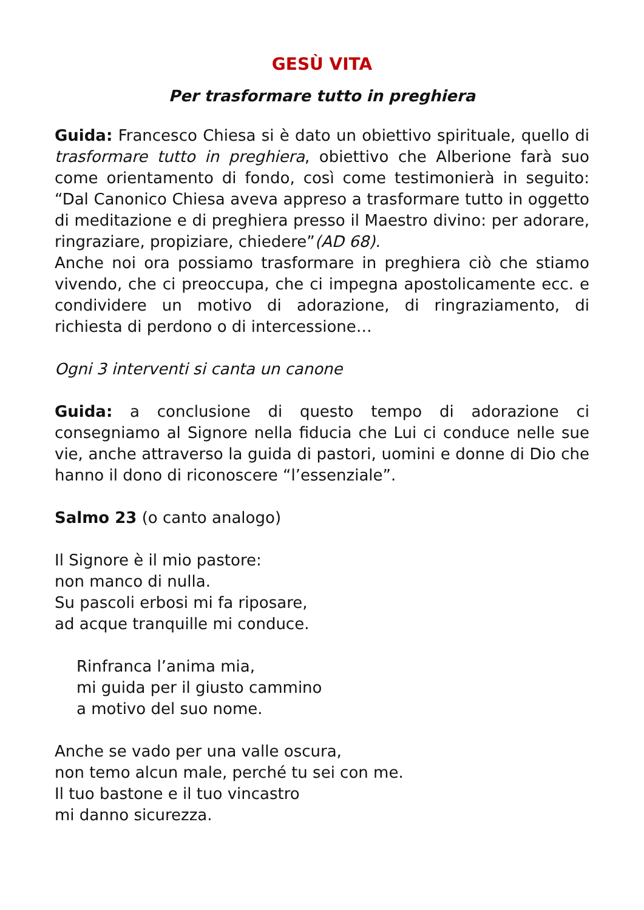GESÙ VITA
Per trasformare tutto in preghiera
Guida: Francesco Chiesa si è dato un obiettivo spirituale, quello di trasformare tutto in preghiera, obiettivo che Alberione farà suo come orientamento di fondo, così come testimonierà in seguito: “Dal Canonico Chiesa aveva appreso a trasformare tutto in oggetto di meditazione e di preghiera presso il Maestro divino: per adorare, ringraziare, propiziare, chiedere”(AD 68).
Anche noi ora possiamo trasformare in preghiera ciò che stiamo vivendo, che ci preoccupa, che ci impegna apostolicamente ecc. e condividere un motivo di adorazione, di ringraziamento, di richiesta di perdono o di intercessione…
Ogni 3 interventi si canta un canone
Guida: a conclusione di questo tempo di adorazione ci consegniamo al Signore nella fiducia che Lui ci conduce nelle sue vie, anche attraverso la guida di pastori, uomini e donne di Dio che hanno il dono di riconoscere “l’essenziale”.
Salmo 23 (o canto analogo)
Il Signore è il mio pastore:
non manco di nulla.
Su pascoli erbosi mi fa riposare,
ad acque tranquille mi conduce.
Rinfranca l’anima mia,
mi guida per il giusto cammino
a motivo del suo nome.
Anche se vado per una valle oscura,
non temo alcun male, perché tu sei con me.
Il tuo bastone e il tuo vincastro
mi danno sicurezza.